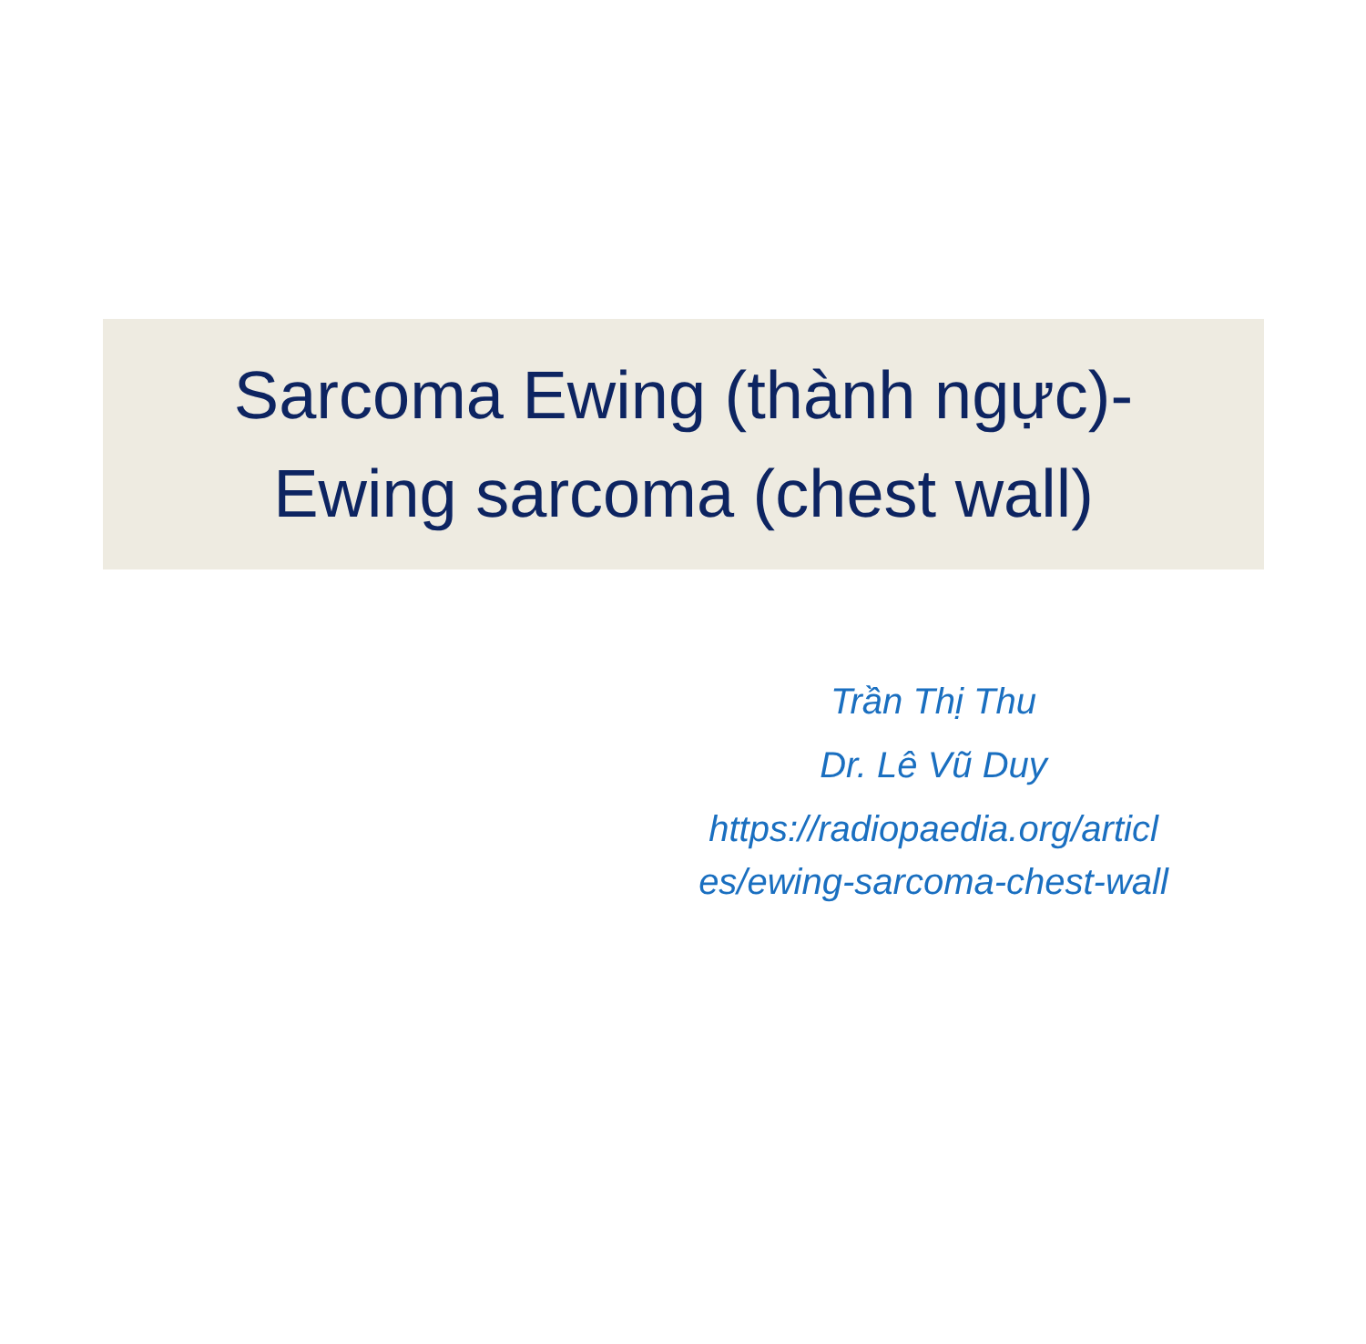Sarcoma Ewing (thành ngực)-
Ewing sarcoma (chest wall)
Trần Thị Thu
Dr. Lê Vũ Duy
https://radiopaedia.org/articl es/ewing-sarcoma-chest-wall